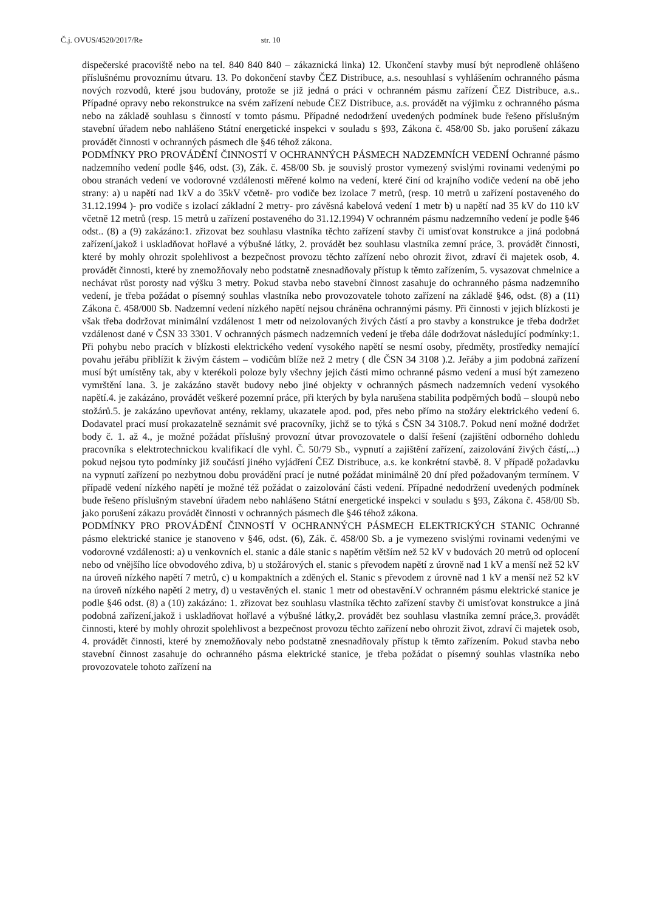Č.j. OVUS/4520/2017/Re str. 10
dispečerské pracoviště nebo na tel. 840 840 840 – zákaznická linka) 12. Ukončení stavby musí být neprodleně ohlášeno příslušnému provoznímu útvaru. 13. Po dokončení stavby ČEZ Distribuce, a.s. nesouhlasí s vyhlášením ochranného pásma nových rozvodů, které jsou budovány, protože se již jedná o práci v ochranném pásmu zařízení ČEZ Distribuce, a.s.. Případné opravy nebo rekonstrukce na svém zařízení nebude ČEZ Distribuce, a.s. provádět na výjimku z ochranného pásma nebo na základě souhlasu s činností v tomto pásmu. Případné nedodržení uvedených podmínek bude řešeno příslušným stavební úřadem nebo nahlášeno Státní energetické inspekci v souladu s §93, Zákona č. 458/00 Sb. jako porušení zákazu provádět činnosti v ochranných pásmech dle §46 téhož zákona.
PODMÍNKY PRO PROVÁDĚNÍ ČINNOSTÍ V OCHRANNÝCH PÁSMECH NADZEMNÍCH VEDENÍ Ochranné pásmo nadzemního vedení podle §46, odst. (3), Zák. č. 458/00 Sb. je souvislý prostor vymezený svislými rovinami vedenými po obou stranách vedení ve vodorovné vzdálenosti měřené kolmo na vedení, které činí od krajního vodiče vedení na obě jeho strany: a) u napětí nad 1kV a do 35kV včetně- pro vodiče bez izolace 7 metrů, (resp. 10 metrů u zařízení postaveného do 31.12.1994 )- pro vodiče s izolací základní 2 metry- pro závěsná kabelová vedení 1 metr b) u napětí nad 35 kV do 110 kV včetně 12 metrů (resp. 15 metrů u zařízení postaveného do 31.12.1994) V ochranném pásmu nadzemního vedení je podle §46 odst.. (8) a (9) zakázáno:1. zřizovat bez souhlasu vlastníka těchto zařízení stavby či umisťovat konstrukce a jiná podobná zařízení,jakož i uskladňovat hořlavé a výbušné látky, 2. provádět bez souhlasu vlastníka zemní práce, 3. provádět činnosti, které by mohly ohrozit spolehlivost a bezpečnost provozu těchto zařízení nebo ohrozit život, zdraví či majetek osob, 4. provádět činnosti, které by znemožňovaly nebo podstatně znesnadňovaly přístup k těmto zařízením, 5. vysazovat chmelnice a nechávat růst porosty nad výšku 3 metry. Pokud stavba nebo stavební činnost zasahuje do ochranného pásma nadzemního vedení, je třeba požádat o písemný souhlas vlastníka nebo provozovatele tohoto zařízení na základě §46, odst. (8) a (11) Zákona č. 458/000 Sb. Nadzemní vedení nízkého napětí nejsou chráněna ochrannými pásmy. Při činnosti v jejich blízkosti je však třeba dodržovat minimální vzdálenost 1 metr od neizolovaných živých částí a pro stavby a konstrukce je třeba dodržet vzdálenost dané v ČSN 33 3301. V ochranných pásmech nadzemních vedení je třeba dále dodržovat následující podmínky:1. Při pohybu nebo pracích v blízkosti elektrického vedení vysokého napětí se nesmí osoby, předměty, prostředky nemající povahu jeřábu přiblížit k živým částem – vodičům blíže než 2 metry ( dle ČSN 34 3108 ).2. Jeřáby a jim podobná zařízení musí být umístěny tak, aby v kterékoli poloze byly všechny jejich části mimo ochranné pásmo vedení a musí být zamezeno vymrštění lana. 3. je zakázáno stavět budovy nebo jiné objekty v ochranných pásmech nadzemních vedení vysokého napětí.4. je zakázáno, provádět veškeré pozemní práce, při kterých by byla narušena stabilita podpěrných bodů – sloupů nebo stožárů.5. je zakázáno upevňovat antény, reklamy, ukazatele apod. pod, přes nebo přímo na stožáry elektrického vedení 6. Dodavatel prací musí prokazatelně seznámit své pracovníky, jichž se to týká s ČSN 34 3108.7. Pokud není možné dodržet body č. 1. až 4., je možné požádat příslušný provozní útvar provozovatele o další řešení (zajištění odborného dohledu pracovníka s elektrotechnickou kvalifikací dle vyhl. Č. 50/79 Sb., vypnutí a zajištění zařízení, zaizolování živých částí,...) pokud nejsou tyto podmínky již součástí jiného vyjádření ČEZ Distribuce, a.s. ke konkrétní stavbě. 8. V případě požadavku na vypnutí zařízení po nezbytnou dobu provádění prací je nutné požádat minimálně 20 dní před požadovaným termínem. V případě vedení nízkého napětí je možné též požádat o zaizolování části vedení. Případné nedodržení uvedených podmínek bude řešeno příslušným stavební úřadem nebo nahlášeno Státní energetické inspekci v souladu s §93, Zákona č. 458/00 Sb. jako porušení zákazu provádět činnosti v ochranných pásmech dle §46 téhož zákona.
PODMÍNKY PRO PROVÁDĚNÍ ČINNOSTÍ V OCHRANNÝCH PÁSMECH ELEKTRICKÝCH STANIC Ochranné pásmo elektrické stanice je stanoveno v §46, odst. (6), Zák. č. 458/00 Sb. a je vymezeno svislými rovinami vedenými ve vodorovné vzdálenosti: a) u venkovních el. stanic a dále stanic s napětím větším než 52 kV v budovách 20 metrů od oplocení nebo od vnějšího líce obvodového zdiva, b) u stožárových el. stanic s převodem napětí z úrovně nad 1 kV a menší než 52 kV na úroveň nízkého napětí 7 metrů, c) u kompaktních a zděných el. Stanic s převodem z úrovně nad 1 kV a menší než 52 kV na úroveň nízkého napětí 2 metry, d) u vestavěných el. stanic 1 metr od obestavění.V ochranném pásmu elektrické stanice je podle §46 odst. (8) a (10) zakázáno: 1. zřizovat bez souhlasu vlastníka těchto zařízení stavby či umisťovat konstrukce a jiná podobná zařízení,jakož i uskladňovat hořlavé a výbušné látky,2. provádět bez souhlasu vlastníka zemní práce,3. provádět činnosti, které by mohly ohrozit spolehlivost a bezpečnost provozu těchto zařízení nebo ohrozit život, zdraví či majetek osob, 4. provádět činnosti, které by znemožňovaly nebo podstatně znesnadňovaly přístup k těmto zařízením. Pokud stavba nebo stavební činnost zasahuje do ochranného pásma elektrické stanice, je třeba požádat o písemný souhlas vlastníka nebo provozovatele tohoto zařízení na